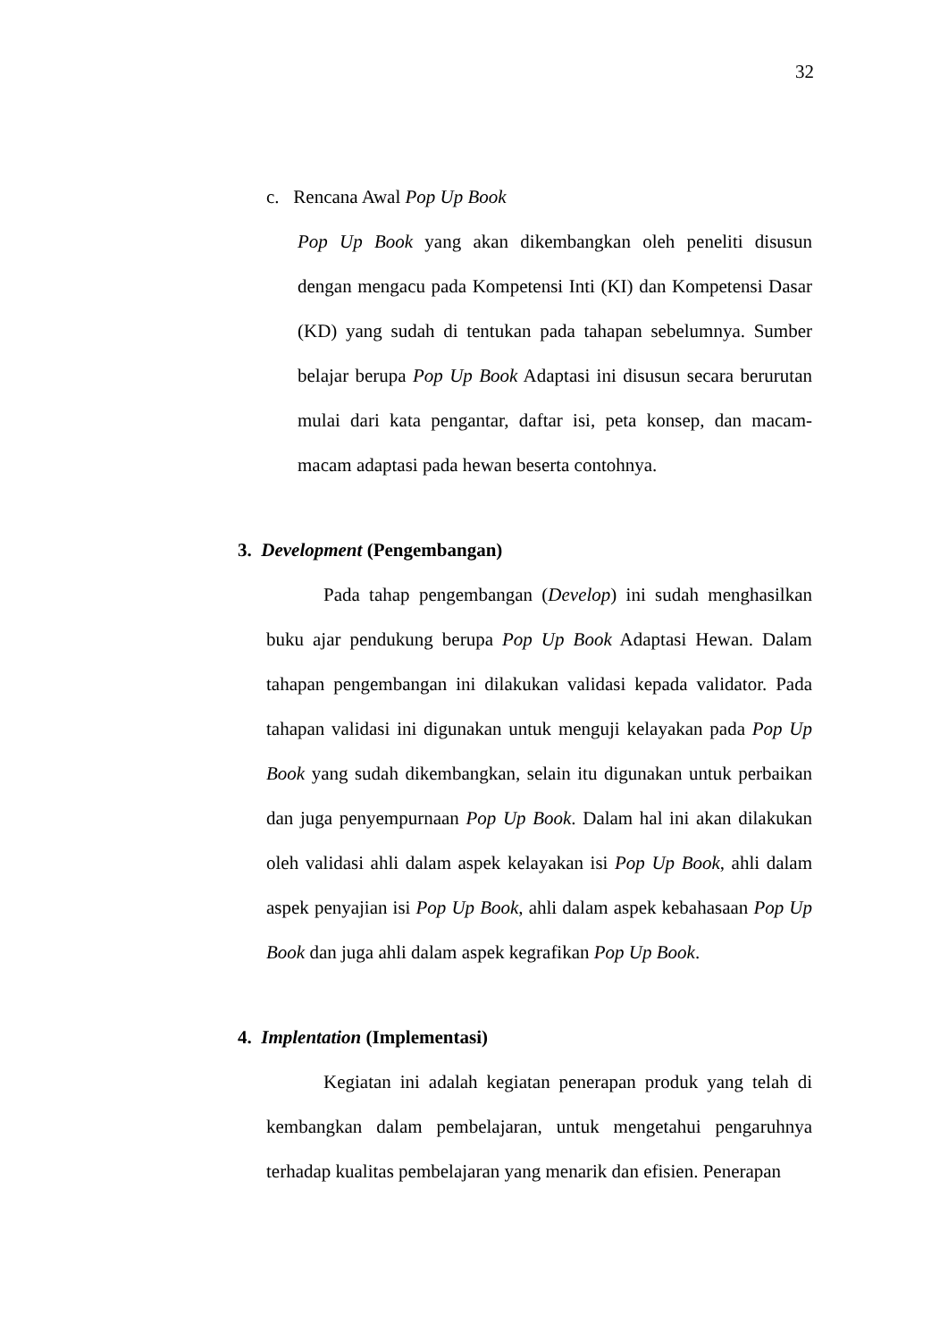32
c. Rencana Awal Pop Up Book
Pop Up Book yang akan dikembangkan oleh peneliti disusun dengan mengacu pada Kompetensi Inti (KI) dan Kompetensi Dasar (KD) yang sudah di tentukan pada tahapan sebelumnya. Sumber belajar berupa Pop Up Book Adaptasi ini disusun secara berurutan mulai dari kata pengantar, daftar isi, peta konsep, dan macam-macam adaptasi pada hewan beserta contohnya.
3. Development (Pengembangan)
Pada tahap pengembangan (Develop) ini sudah menghasilkan buku ajar pendukung berupa Pop Up Book Adaptasi Hewan. Dalam tahapan pengembangan ini dilakukan validasi kepada validator. Pada tahapan validasi ini digunakan untuk menguji kelayakan pada Pop Up Book yang sudah dikembangkan, selain itu digunakan untuk perbaikan dan juga penyempurnaan Pop Up Book. Dalam hal ini akan dilakukan oleh validasi ahli dalam aspek kelayakan isi Pop Up Book, ahli dalam aspek penyajian isi Pop Up Book, ahli dalam aspek kebahasaan Pop Up Book dan juga ahli dalam aspek kegrafikan Pop Up Book.
4. Implentation (Implementasi)
Kegiatan ini adalah kegiatan penerapan produk yang telah di kembangkan dalam pembelajaran, untuk mengetahui pengaruhnya terhadap kualitas pembelajaran yang menarik dan efisien. Penerapan